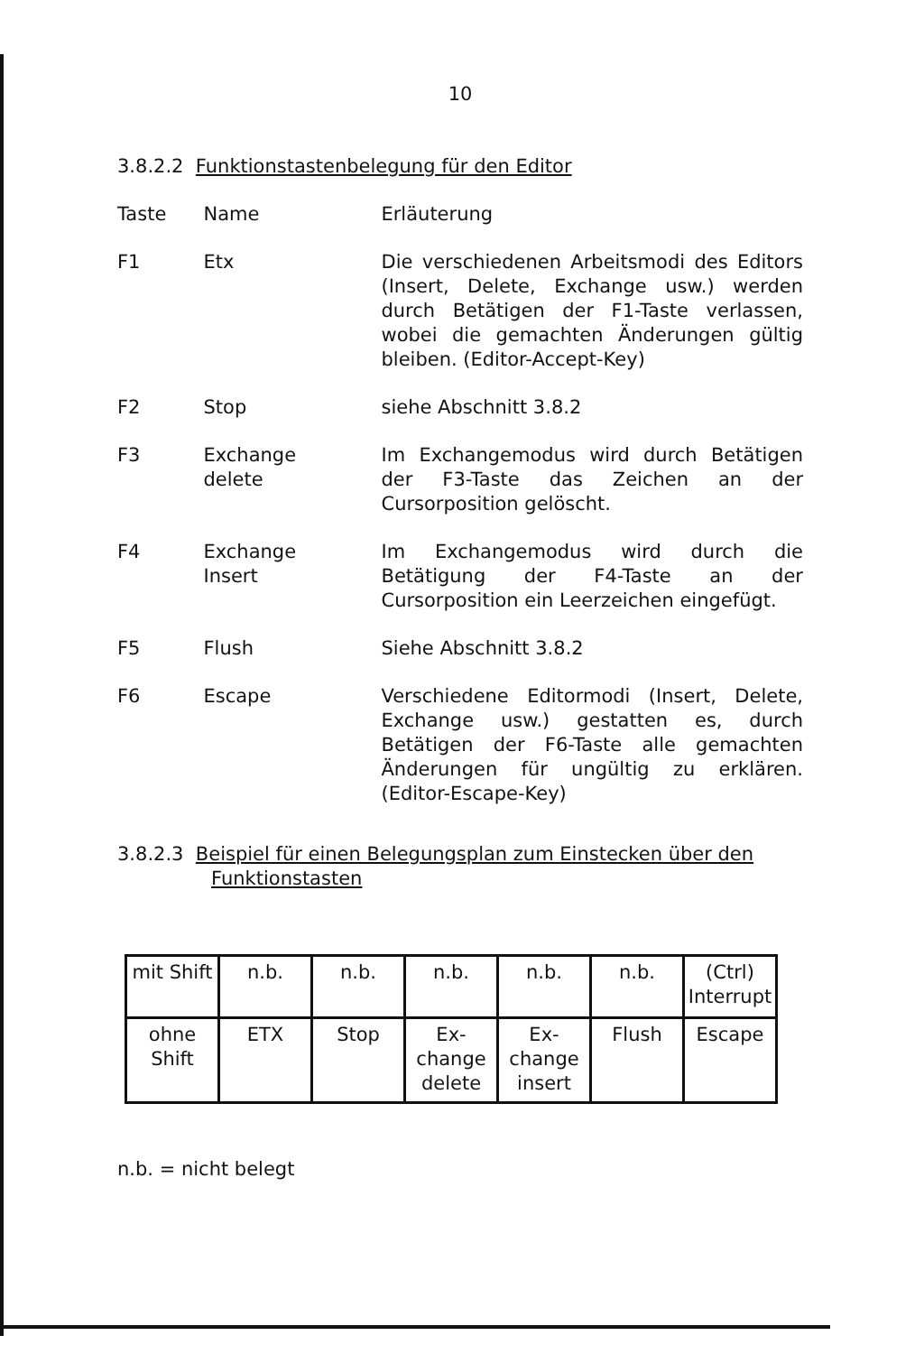10
3.8.2.2 Funktionstastenbelegung für den Editor
Taste Name Erläuterung
F1 Etx Die verschiedenen Arbeitsmodi des Editors (Insert, Delete, Exchange usw.) werden durch Betätigen der F1-Taste verlassen, wobei die gemachten Änderungen gültig bleiben. (Editor-Accept-Key)
F2 Stop siehe Abschnitt 3.8.2
F3 Exchange
delete
Im Exchangemodus wird durch Betätigen der F3-Taste das Zeichen an der Cursorposition gelöscht.
F4 Exchange
Insert
Im Exchangemodus wird durch die Betätigung der F4-Taste an der Cursorposition ein Leerzeichen eingefügt.
F5 Flush Siehe Abschnitt 3.8.2
F6 Escape Verschiedene Editormodi (Insert, Delete, Exchange usw.) gestatten es, durch Betätigen der F6-Taste alle gemachten Änderungen für ungültig zu erklären. (Editor-Escape-Key)
3.8.2.3 Beispiel für einen Belegungsplan zum Einstecken über den
Funktionstasten
| mit Shift | n.b. | n.b. | n.b. | n.b. | n.b. | (Ctrl) Interrupt |
| ohne Shift | ETX | Stop | Ex- change delete | Ex- change insert | Flush | Escape |
n.b. = nicht belegt